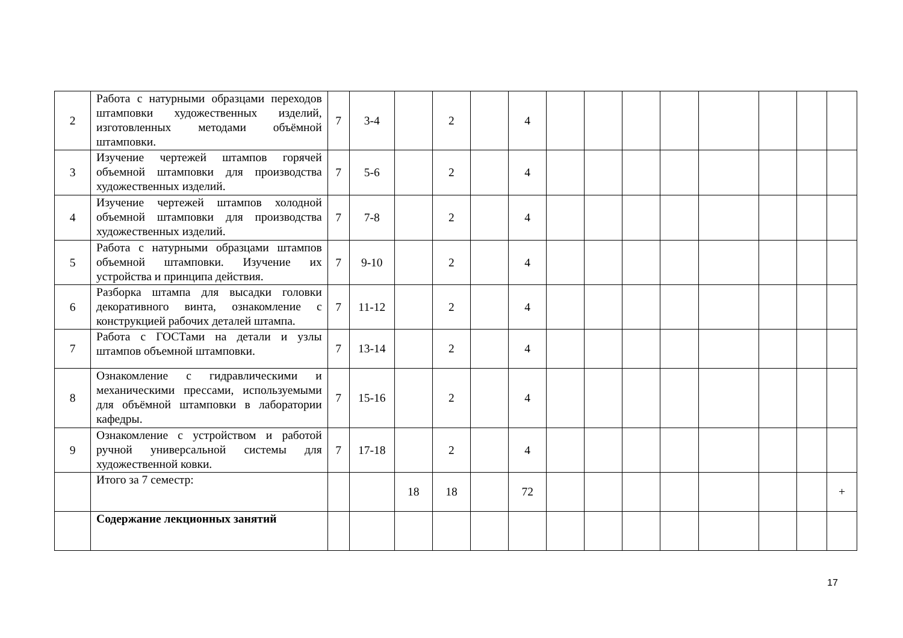| 2 | Работа с натурными образцами переходов штамповки художественных изделий, изготовленных методами объёмной штамповки. | 7 | 3-4 | | 2 | | 4 | | | | | | | | |
| 3 | Изучение чертежей штампов горячей объемной штамповки для производства художественных изделий. | 7 | 5-6 | | 2 | | 4 | | | | | | | | |
| 4 | Изучение чертежей штампов холодной объемной штамповки для производства художественных изделий. | 7 | 7-8 | | 2 | | 4 | | | | | | | | |
| 5 | Работа с натурными образцами штампов объемной штамповки. Изучение их устройства и принципа действия. | 7 | 9-10 | | 2 | | 4 | | | | | | | | |
| 6 | Разборка штампа для высадки головки декоративного винта, ознакомление с конструкцией рабочих деталей штампа. | 7 | 11-12 | | 2 | | 4 | | | | | | | | |
| 7 | Работа с ГОСТами на детали и узлы штампов объемной штамповки. | 7 | 13-14 | | 2 | | 4 | | | | | | | | |
| 8 | Ознакомление с гидравлическими и механическими прессами, используемыми для объёмной штамповки в лаборатории кафедры. | 7 | 15-16 | | 2 | | 4 | | | | | | | | |
| 9 | Ознакомление с устройством и работой ручной универсальной системы для художественной ковки. | 7 | 17-18 | | 2 | | 4 | | | | | | | | |
| | Итого за 7 семестр: | | | 18 | 18 | | 72 | | | | | | | | + |
| | Содержание лекционных занятий | | | | | | | | | | | | | | |
17